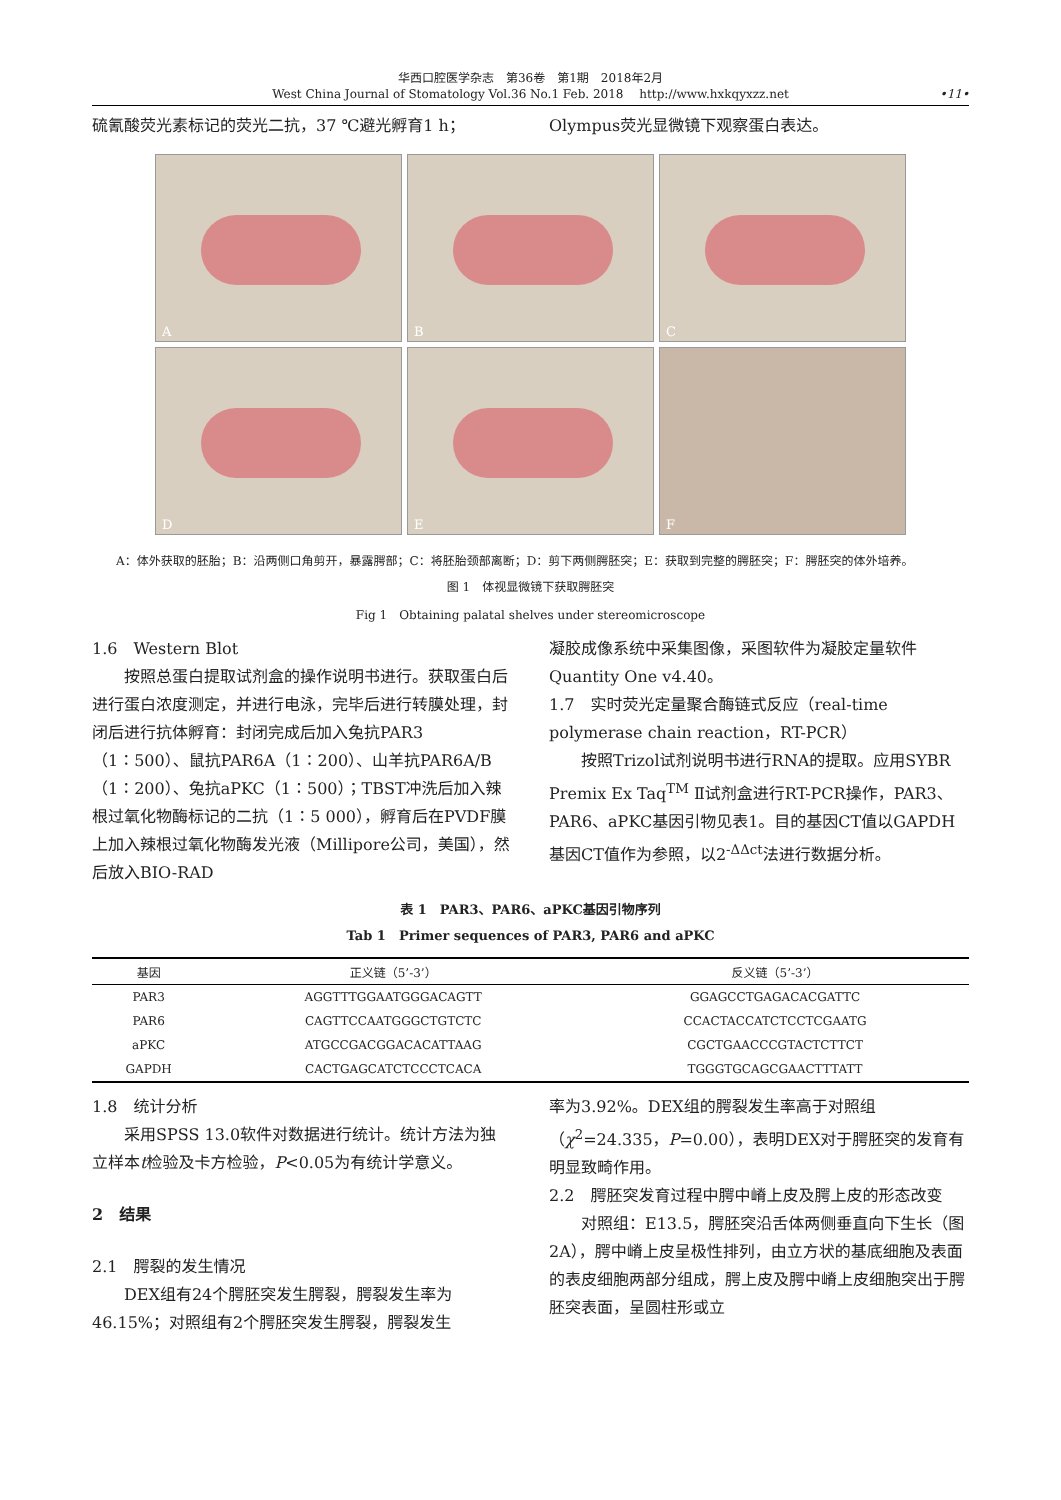华西口腔医学杂志　第36卷　第1期　2018年2月
West China Journal of Stomatology Vol.36 No.1 Feb. 2018　 http://www.hxkqyxzz.net
•11•
硫氰酸荧光素标记的荧光二抗，37 ℃避光孵育1 h； Olympus荧光显微镜下观察蛋白表达。
A
B
C
D
E
F
　　A：体外获取的胚胎；B：沿两侧口角剪开，暴露腭部；C：将胚胎颈部离断；D：剪下两侧腭胚突；E：获取到完整的腭胚突；F：腭胚突的体外培养。
图 1　体视显微镜下获取腭胚突
Fig 1　Obtaining palatal shelves under stereomicroscope
1.6　Western Blot
按照总蛋白提取试剂盒的操作说明书进行。获取蛋白后进行蛋白浓度测定，并进行电泳，完毕后进行转膜处理，封闭后进行抗体孵育：封闭完成后加入兔抗PAR3（1∶500）、鼠抗PAR6A（1∶200）、山羊抗PAR6A/B（1∶200）、兔抗aPKC（1∶500）；TBST冲洗后加入辣根过氧化物酶标记的二抗（1∶5 000），孵育后在PVDF膜上加入辣根过氧化物酶发光液（Millipore公司，美国），然后放入BIO-RAD
凝胶成像系统中采集图像，采图软件为凝胶定量软件Quantity One v4.40。
1.7　实时荧光定量聚合酶链式反应（real-time polymerase chain reaction，RT-PCR）
按照Trizol试剂说明书进行RNA的提取。应用SYBR Premix Ex Taq<sup>TM</sup> Ⅱ试剂盒进行RT-PCR操作，PAR3、PAR6、aPKC基因引物见表1。目的基因CT值以GAPDH基因CT值作为参照，以2<sup>-ΔΔct</sup>法进行数据分析。
表 1　PAR3、PAR6、aPKC基因引物序列
Tab 1　Primer sequences of PAR3, PAR6 and aPKC
| 基因 | 正义链（5’-3’） | 反义链（5’-3’） |
| --- | --- | --- |
| PAR3 | AGGTTTGGAATGGGACAGTT | GGAGCCTGAGACACGATTC |
| PAR6 | CAGTTCCAATGGGCTGTCTC | CCACTACCATCTCCTCGAATG |
| aPKC | ATGCCGACGGACACATTAAG | CGCTGAACCCGTACTCTTCT |
| GAPDH | CACTGAGCATCTCCCTCACA | TGGGTGCAGCGAACTTTATT |
1.8　统计分析
采用SPSS 13.0软件对数据进行统计。统计方法为独立样本t检验及卡方检验，P<0.05为有统计学意义。
2　结果
2.1　腭裂的发生情况
DEX组有24个腭胚突发生腭裂，腭裂发生率为46.15%；对照组有2个腭胚突发生腭裂，腭裂发生
率为3.92%。DEX组的腭裂发生率高于对照组（χ<sup>2</sup>=24.335，P=0.00），表明DEX对于腭胚突的发育有明显致畸作用。
2.2　腭胚突发育过程中腭中嵴上皮及腭上皮的形态改变
对照组：E13.5，腭胚突沿舌体两侧垂直向下生长（图2A），腭中嵴上皮呈极性排列，由立方状的基底细胞及表面的表皮细胞两部分组成，腭上皮及腭中嵴上皮细胞突出于腭胚突表面，呈圆柱形或立